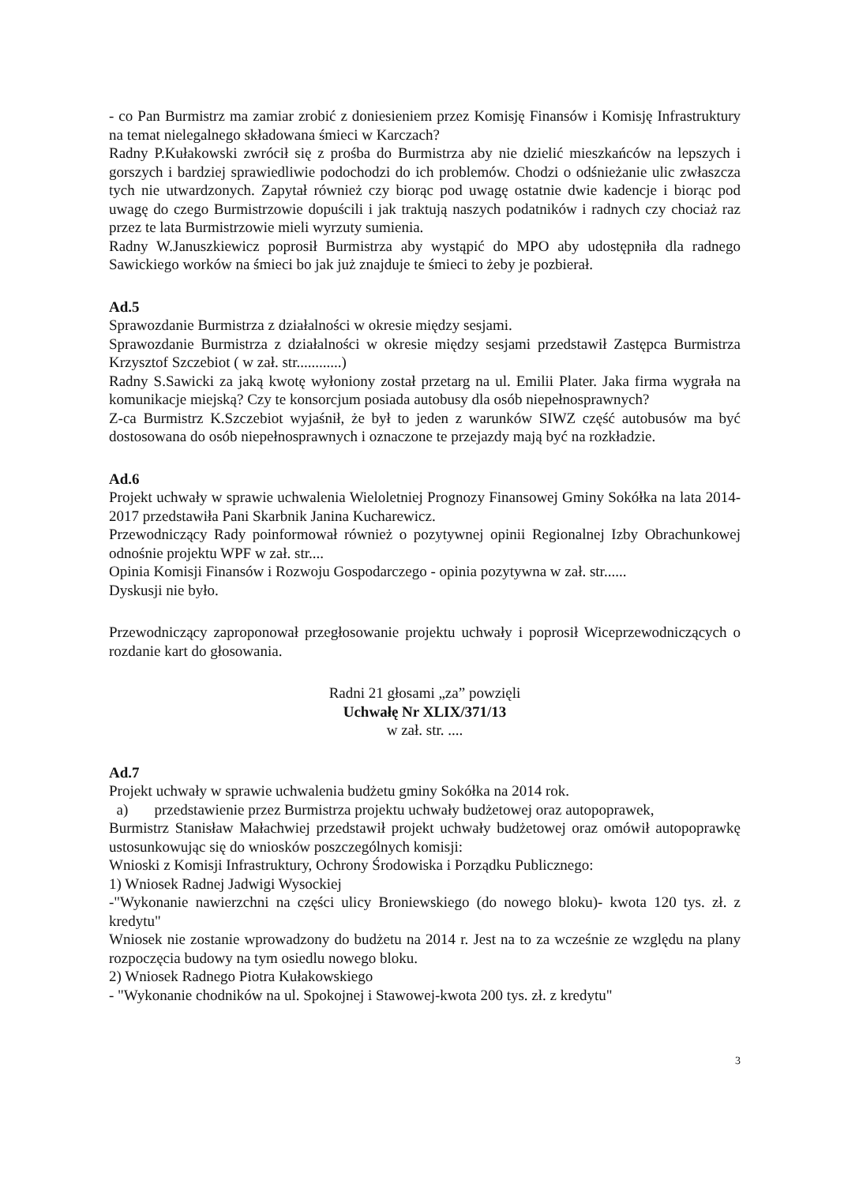- co Pan Burmistrz ma zamiar zrobić z doniesieniem przez Komisję Finansów i Komisję Infrastruktury na temat nielegalnego składowana śmieci w Karczach?
Radny P.Kułakowski zwrócił się z prośba do Burmistrza aby nie dzielić mieszkańców na lepszych i gorszych i bardziej sprawiedliwie podochodzi do ich problemów. Chodzi o odśnieżanie ulic zwłaszcza tych nie utwardzonych. Zapytał również czy biorąc pod uwagę ostatnie dwie kadencje i biorąc pod uwagę do czego Burmistrzowie dopuścili i jak traktują naszych podatników i radnych czy chociaż raz przez te lata Burmistrzowie mieli wyrzuty sumienia.
Radny W.Januszkiewicz poprosił Burmistrza aby wystąpić do MPO aby udostępniła dla radnego Sawickiego worków na śmieci bo jak już znajduje te śmieci to żeby je pozbierał.
Ad.5
Sprawozdanie Burmistrza z działalności w okresie między sesjami.
Sprawozdanie Burmistrza z działalności w okresie między sesjami przedstawił Zastępca Burmistrza Krzysztof Szczebiot ( w zał. str............)
Radny S.Sawicki za jaką kwotę wyłoniony został przetarg na ul. Emilii Plater. Jaka firma wygrała na komunikacje miejską? Czy te konsorcjum posiada autobusy dla osób niepełnosprawnych?
Z-ca Burmistrz K.Szczebiot wyjaśnił, że był to jeden z warunków SIWZ część autobusów ma być dostosowana do osób niepełnosprawnych i oznaczone te przejazdy mają być na rozkładzie.
Ad.6
Projekt uchwały w sprawie uchwalenia Wieloletniej Prognozy Finansowej Gminy Sokółka na lata 2014-2017 przedstawiła Pani Skarbnik Janina Kucharewicz.
Przewodniczący Rady poinformował również o pozytywnej opinii Regionalnej Izby Obrachunkowej odnośnie projektu WPF w zał. str....
Opinia Komisji Finansów i Rozwoju Gospodarczego - opinia pozytywna w zał. str......
Dyskusji nie było.
Przewodniczący zaproponował przegłosowanie projektu uchwały i poprosił Wiceprzewodniczących o rozdanie kart do głosowania.
Radni 21 głosami „za” powzięli
Uchwałę Nr XLIX/371/13
w zał. str. ....
Ad.7
Projekt uchwały w sprawie uchwalenia budżetu gminy Sokółka na 2014 rok.
a) przedstawienie przez Burmistrza projektu uchwały budżetowej oraz autopoprawek,
Burmistrz Stanisław Małachwiej przedstawił projekt uchwały budżetowej oraz omówił autopoprawkę ustosunkowując się do wniosków poszczególnych komisji:
Wnioski z Komisji Infrastruktury, Ochrony Środowiska i Porządku Publicznego:
1) Wniosek Radnej Jadwigi Wysockiej
-"Wykonanie nawierzchni na części ulicy Broniewskiego (do nowego bloku)- kwota 120 tys. zł. z kredytu"
Wniosek nie zostanie wprowadzony do budżetu na 2014 r. Jest na to za wcześnie ze względu na plany rozpoczęcia budowy na tym osiedlu nowego bloku.
2) Wniosek Radnego Piotra Kułakowskiego
- "Wykonanie chodników na ul. Spokojnej i Stawowej-kwota 200 tys. zł. z kredytu"
3